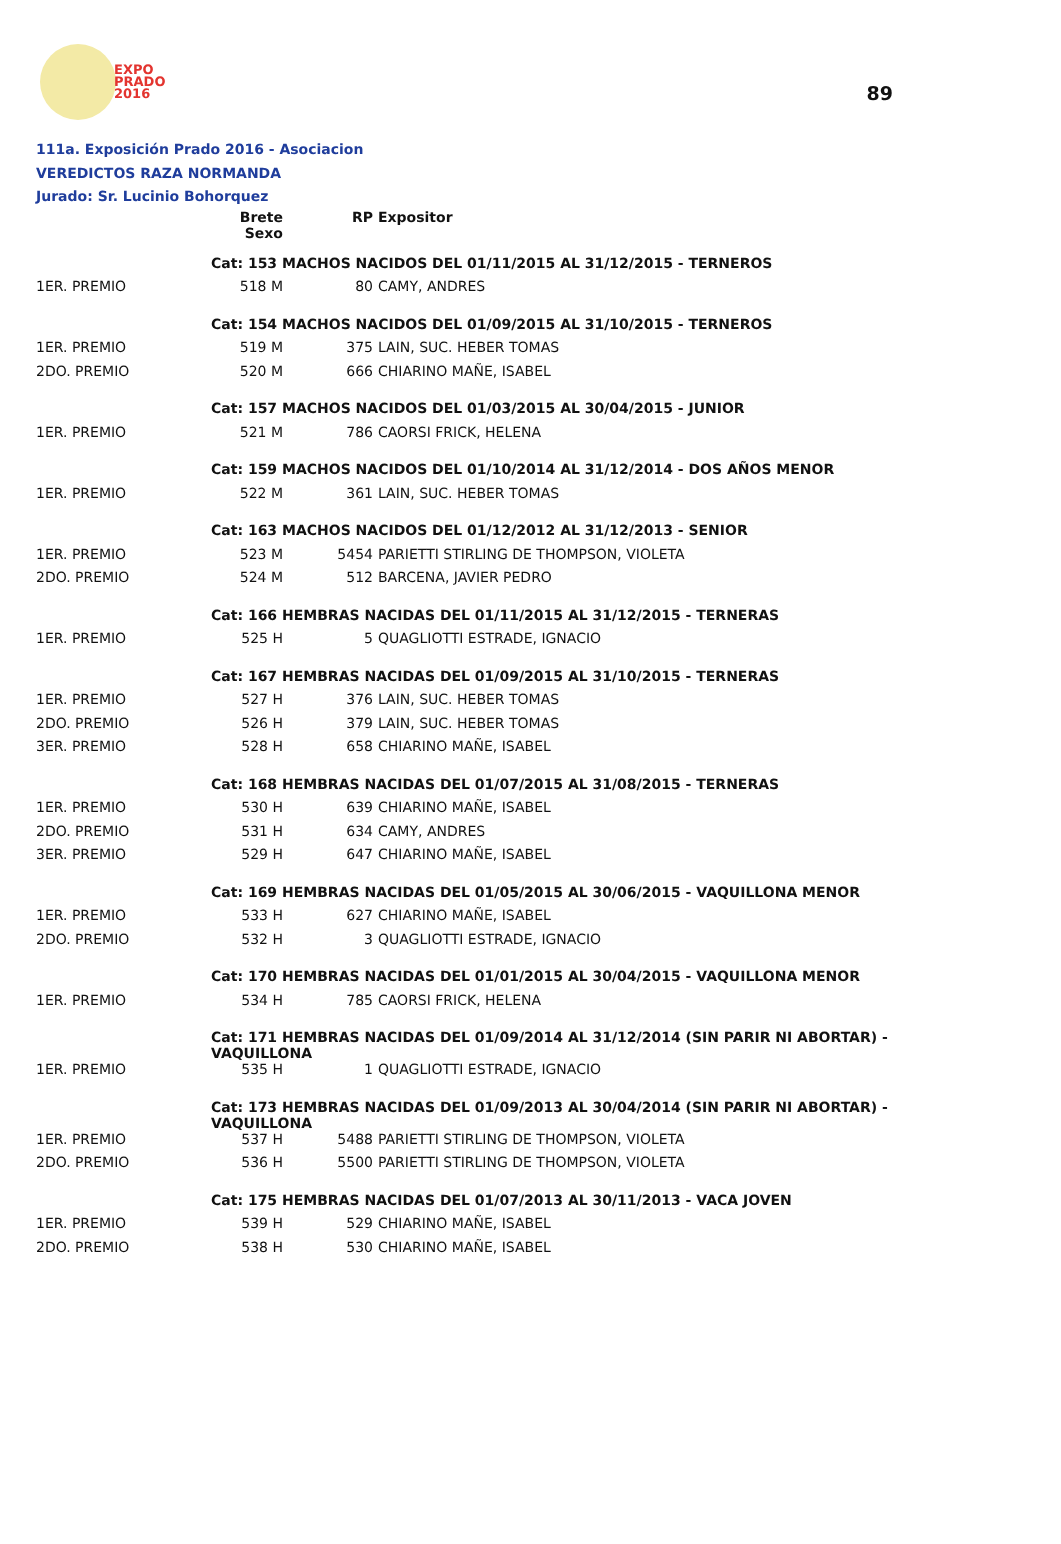89
EXPO
PRADO
2016
111a. Exposición Prado 2016 - Asociacion
VEREDICTOS RAZA NORMANDA
Jurado: Sr. Lucinio Bohorquez
| | Brete Sexo | RP | Expositor |
| --- | --- | --- | --- |
| | Cat: 153 MACHOS NACIDOS DEL 01/11/2015 AL 31/12/2015 - TERNEROS | | |
| 1ER. PREMIO | 518 M | 80 | CAMY, ANDRES |
| | Cat: 154 MACHOS NACIDOS DEL 01/09/2015 AL 31/10/2015 - TERNEROS | | |
| 1ER. PREMIO | 519 M | 375 | LAIN, SUC. HEBER TOMAS |
| 2DO. PREMIO | 520 M | 666 | CHIARINO MAÑE, ISABEL |
| | Cat: 157 MACHOS NACIDOS DEL 01/03/2015 AL 30/04/2015 - JUNIOR | | |
| 1ER. PREMIO | 521 M | 786 | CAORSI FRICK, HELENA |
| | Cat: 159 MACHOS NACIDOS DEL 01/10/2014 AL 31/12/2014 - DOS AÑOS MENOR | | |
| 1ER. PREMIO | 522 M | 361 | LAIN, SUC. HEBER TOMAS |
| | Cat: 163 MACHOS NACIDOS DEL 01/12/2012 AL 31/12/2013 - SENIOR | | |
| 1ER. PREMIO | 523 M | 5454 | PARIETTI STIRLING DE THOMPSON, VIOLETA |
| 2DO. PREMIO | 524 M | 512 | BARCENA, JAVIER PEDRO |
| | Cat: 166 HEMBRAS NACIDAS DEL 01/11/2015 AL 31/12/2015 - TERNERAS | | |
| 1ER. PREMIO | 525 H | 5 | QUAGLIOTTI ESTRADE, IGNACIO |
| | Cat: 167 HEMBRAS NACIDAS DEL 01/09/2015 AL 31/10/2015 - TERNERAS | | |
| 1ER. PREMIO | 527 H | 376 | LAIN, SUC. HEBER TOMAS |
| 2DO. PREMIO | 526 H | 379 | LAIN, SUC. HEBER TOMAS |
| 3ER. PREMIO | 528 H | 658 | CHIARINO MAÑE, ISABEL |
| | Cat: 168 HEMBRAS NACIDAS DEL 01/07/2015 AL 31/08/2015 - TERNERAS | | |
| 1ER. PREMIO | 530 H | 639 | CHIARINO MAÑE, ISABEL |
| 2DO. PREMIO | 531 H | 634 | CAMY, ANDRES |
| 3ER. PREMIO | 529 H | 647 | CHIARINO MAÑE, ISABEL |
| | Cat: 169 HEMBRAS NACIDAS DEL 01/05/2015 AL 30/06/2015 - VAQUILLONA MENOR | | |
| 1ER. PREMIO | 533 H | 627 | CHIARINO MAÑE, ISABEL |
| 2DO. PREMIO | 532 H | 3 | QUAGLIOTTI ESTRADE, IGNACIO |
| | Cat: 170 HEMBRAS NACIDAS DEL 01/01/2015 AL 30/04/2015 - VAQUILLONA MENOR | | |
| 1ER. PREMIO | 534 H | 785 | CAORSI FRICK, HELENA |
| | Cat: 171 HEMBRAS NACIDAS DEL 01/09/2014 AL 31/12/2014 (SIN PARIR NI ABORTAR) - VAQUILLONA | | |
| 1ER. PREMIO | 535 H | 1 | QUAGLIOTTI ESTRADE, IGNACIO |
| | Cat: 173 HEMBRAS NACIDAS DEL 01/09/2013 AL 30/04/2014 (SIN PARIR NI ABORTAR) - VAQUILLONA | | |
| 1ER. PREMIO | 537 H | 5488 | PARIETTI STIRLING DE THOMPSON, VIOLETA |
| 2DO. PREMIO | 536 H | 5500 | PARIETTI STIRLING DE THOMPSON, VIOLETA |
| | Cat: 175 HEMBRAS NACIDAS DEL 01/07/2013 AL 30/11/2013 - VACA JOVEN | | |
| 1ER. PREMIO | 539 H | 529 | CHIARINO MAÑE, ISABEL |
| 2DO. PREMIO | 538 H | 530 | CHIARINO MAÑE, ISABEL |